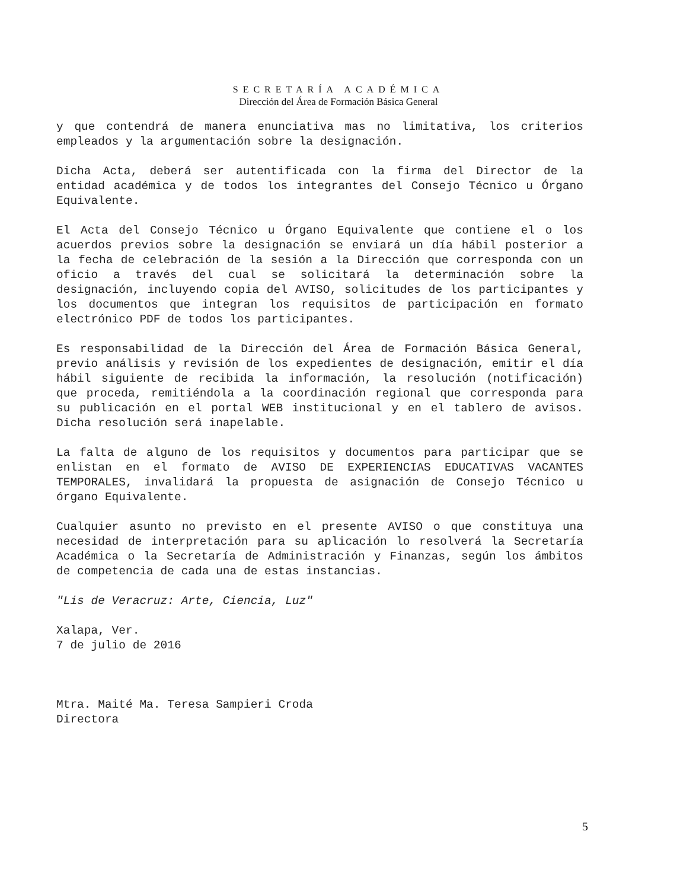SECRETARÍA ACADÉMICA
Dirección del Área de Formación Básica General
y que contendrá de manera enunciativa mas no limitativa, los criterios empleados y la argumentación sobre la designación.
Dicha Acta, deberá ser autentificada con la firma del Director de la entidad académica y de todos los integrantes del Consejo Técnico u Órgano Equivalente.
El Acta del Consejo Técnico u Órgano Equivalente que contiene el o los acuerdos previos sobre la designación se enviará un día hábil posterior a la fecha de celebración de la sesión a la Dirección que corresponda con un oficio a través del cual se solicitará la determinación sobre la designación, incluyendo copia del AVISO, solicitudes de los participantes y los documentos que integran los requisitos de participación en formato electrónico PDF de todos los participantes.
Es responsabilidad de la Dirección del Área de Formación Básica General, previo análisis y revisión de los expedientes de designación, emitir el día hábil siguiente de recibida la información, la resolución (notificación) que proceda, remitiéndola a la coordinación regional que corresponda para su publicación en el portal WEB institucional y en el tablero de avisos. Dicha resolución será inapelable.
La falta de alguno de los requisitos y documentos para participar que se enlistan en el formato de AVISO DE EXPERIENCIAS EDUCATIVAS VACANTES TEMPORALES, invalidará la propuesta de asignación de Consejo Técnico u órgano Equivalente.
Cualquier asunto no previsto en el presente AVISO o que constituya una necesidad de interpretación para su aplicación lo resolverá la Secretaría Académica o la Secretaría de Administración y Finanzas, según los ámbitos de competencia de cada una de estas instancias.
"Lis de Veracruz: Arte, Ciencia, Luz"
Xalapa, Ver.
7 de julio de 2016
Mtra. Maité Ma. Teresa Sampieri Croda
Directora
5